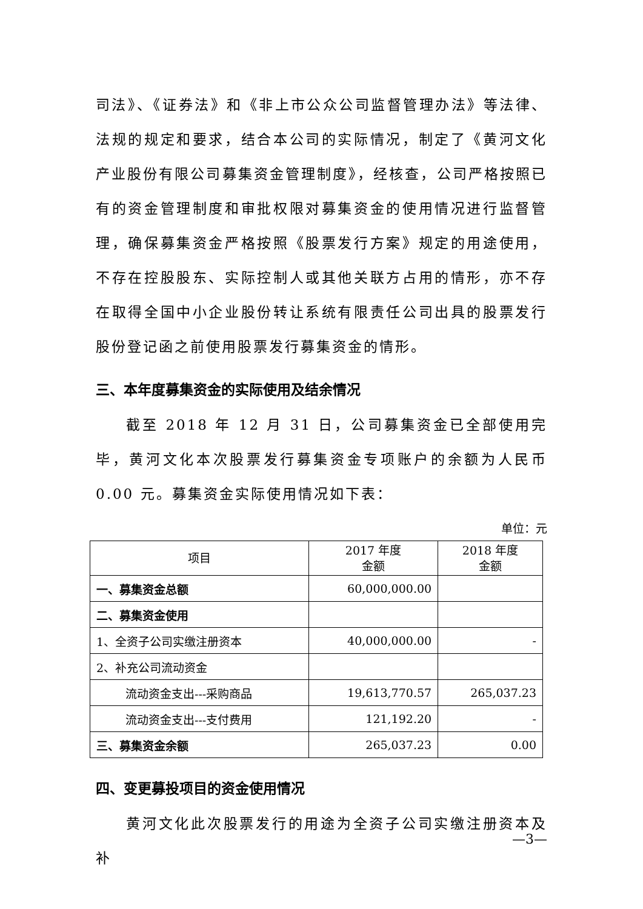司法》、《证券法》和《非上市公众公司监督管理办法》等法律、法规的规定和要求，结合本公司的实际情况，制定了《黄河文化产业股份有限公司募集资金管理制度》，经核查，公司严格按照已有的资金管理制度和审批权限对募集资金的使用情况进行监督管理，确保募集资金严格按照《股票发行方案》规定的用途使用，不存在控股股东、实际控制人或其他关联方占用的情形，亦不存在取得全国中小企业股份转让系统有限责任公司出具的股票发行股份登记函之前使用股票发行募集资金的情形。
三、本年度募集资金的实际使用及结余情况
截至 2018 年 12 月 31 日，公司募集资金已全部使用完毕，黄河文化本次股票发行募集资金专项账户的余额为人民币 0.00 元。募集资金实际使用情况如下表：
单位：元
| 项目 | 2017 年度 金额 | 2018 年度 金额 |
| --- | --- | --- |
| 一、募集资金总额 | 60,000,000.00 | |
| 二、募集资金使用 | | |
| 1、全资子公司实缴注册资本 | 40,000,000.00 | - |
| 2、补充公司流动资金 | | |
| 流动资金支出---采购商品 | 19,613,770.57 | 265,037.23 |
| 流动资金支出---支付费用 | 121,192.20 | - |
| 三、募集资金余额 | 265,037.23 | 0.00 |
四、变更募投项目的资金使用情况
黄河文化此次股票发行的用途为全资子公司实缴注册资本及补
—3—